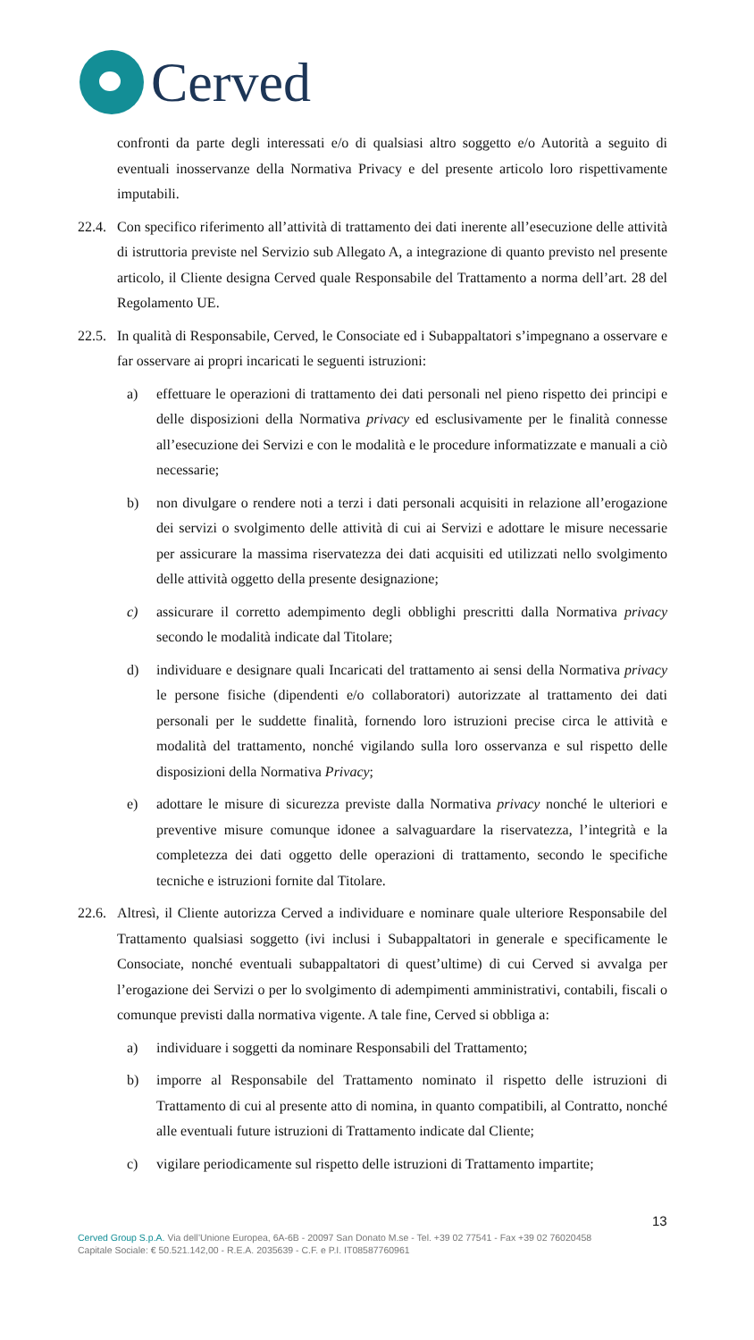Cerved
confronti da parte degli interessati e/o di qualsiasi altro soggetto e/o Autorità a seguito di eventuali inosservanze della Normativa Privacy e del presente articolo loro rispettivamente imputabili.
22.4.
Con specifico riferimento all’attività di trattamento dei dati inerente all’esecuzione delle attività di istruttoria previste nel Servizio sub Allegato A, a integrazione di quanto previsto nel presente articolo, il Cliente designa Cerved quale Responsabile del Trattamento a norma dell’art. 28 del Regolamento UE.
22.5.
In qualità di Responsabile, Cerved, le Consociate ed i Subappaltatori s’impegnano a osservare e far osservare ai propri incaricati le seguenti istruzioni:
a) effettuare le operazioni di trattamento dei dati personali nel pieno rispetto dei principi e delle disposizioni della Normativa privacy ed esclusivamente per le finalità connesse all’esecuzione dei Servizi e con le modalità e le procedure informatizzate e manuali a ciò necessarie;
b) non divulgare o rendere noti a terzi i dati personali acquisiti in relazione all’erogazione dei servizi o svolgimento delle attività di cui ai Servizi e adottare le misure necessarie per assicurare la massima riservatezza dei dati acquisiti ed utilizzati nello svolgimento delle attività oggetto della presente designazione;
c) assicurare il corretto adempimento degli obblighi prescritti dalla Normativa privacy secondo le modalità indicate dal Titolare;
d) individuare e designare quali Incaricati del trattamento ai sensi della Normativa privacy le persone fisiche (dipendenti e/o collaboratori) autorizzate al trattamento dei dati personali per le suddette finalità, fornendo loro istruzioni precise circa le attività e modalità del trattamento, nonché vigilando sulla loro osservanza e sul rispetto delle disposizioni della Normativa Privacy;
e) adottare le misure di sicurezza previste dalla Normativa privacy nonché le ulteriori e preventive misure comunque idonee a salvaguardare la riservatezza, l’integrità e la completezza dei dati oggetto delle operazioni di trattamento, secondo le specifiche tecniche e istruzioni fornite dal Titolare.
22.6.
Altresì, il Cliente autorizza Cerved a individuare e nominare quale ulteriore Responsabile del Trattamento qualsiasi soggetto (ivi inclusi i Subappaltatori in generale e specificamente le Consociate, nonché eventuali subappaltatori di quest’ultime) di cui Cerved si avvalga per l’erogazione dei Servizi o per lo svolgimento di adempimenti amministrativi, contabili, fiscali o comunque previsti dalla normativa vigente. A tale fine, Cerved si obbliga a:
a) individuare i soggetti da nominare Responsabili del Trattamento;
b) imporre al Responsabile del Trattamento nominato il rispetto delle istruzioni di Trattamento di cui al presente atto di nomina, in quanto compatibili, al Contratto, nonché alle eventuali future istruzioni di Trattamento indicate dal Cliente;
c) vigilare periodicamente sul rispetto delle istruzioni di Trattamento impartite;
13
Cerved Group S.p.A. Via dell’Unione Europea, 6A-6B - 20097 San Donato M.se - Tel. +39 02 77541 - Fax +39 02 76020458
Capitale Sociale: € 50.521.142,00 - R.E.A. 2035639 - C.F. e P.I. IT08587760961